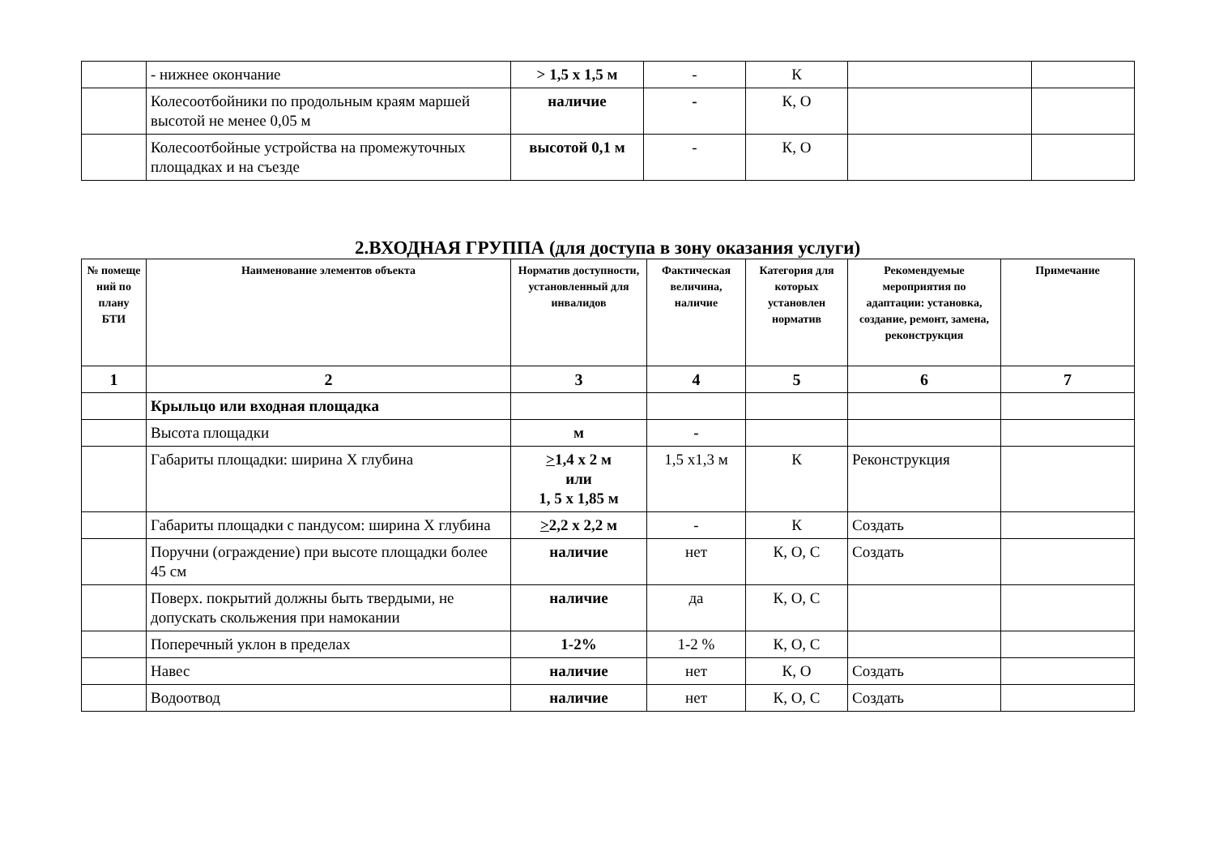| | - нижнее окончание | > 1,5 х 1,5 м | - | К | | |
| | Колесоотбойники по продольным краям маршей высотой не менее 0,05 м | наличие | - | К, О | | |
| | Колесоотбойные устройства на промежуточных площадках и на съезде | высотой 0,1 м | - | К, О | | |
2.ВХОДНАЯ ГРУППА (для доступа в зону оказания услуги)
| № помеще ний по плану БТИ | Наименование элементов объекта | Норматив доступности, установленный для инвалидов | Фактическая величина, наличие | Категория для которых установлен норматив | Рекомендуемые мероприятия по адаптации: установка, создание, ремонт, замена, реконструкция | Примечание |
| --- | --- | --- | --- | --- | --- | --- |
| 1 | 2 | 3 | 4 | 5 | 6 | 7 |
| | Крыльцо или входная площадка | | | | | |
| | Высота площадки | м | - | | | |
| | Габариты площадки: ширина Х глубина | > 1,4 х 2 м или 1, 5 х 1,85 м | 1,5 х1,3 м | К | Реконструкция | |
| | Габариты площадки с пандусом: ширина Х глубина | > 2,2 х 2,2 м | - | К | Создать | |
| | Поручни (ограждение) при высоте площадки более 45 см | наличие | нет | К, О, С | Создать | |
| | Поверх. покрытий должны быть твердыми, не допускать скольжения при намокании | наличие | да | К, О, С | | |
| | Поперечный уклон в пределах | 1-2% | 1-2 % | К, О, С | | |
| | Навес | наличие | нет | К, О | Создать | |
| | Водоотвод | наличие | нет | К, О, С | Создать | |